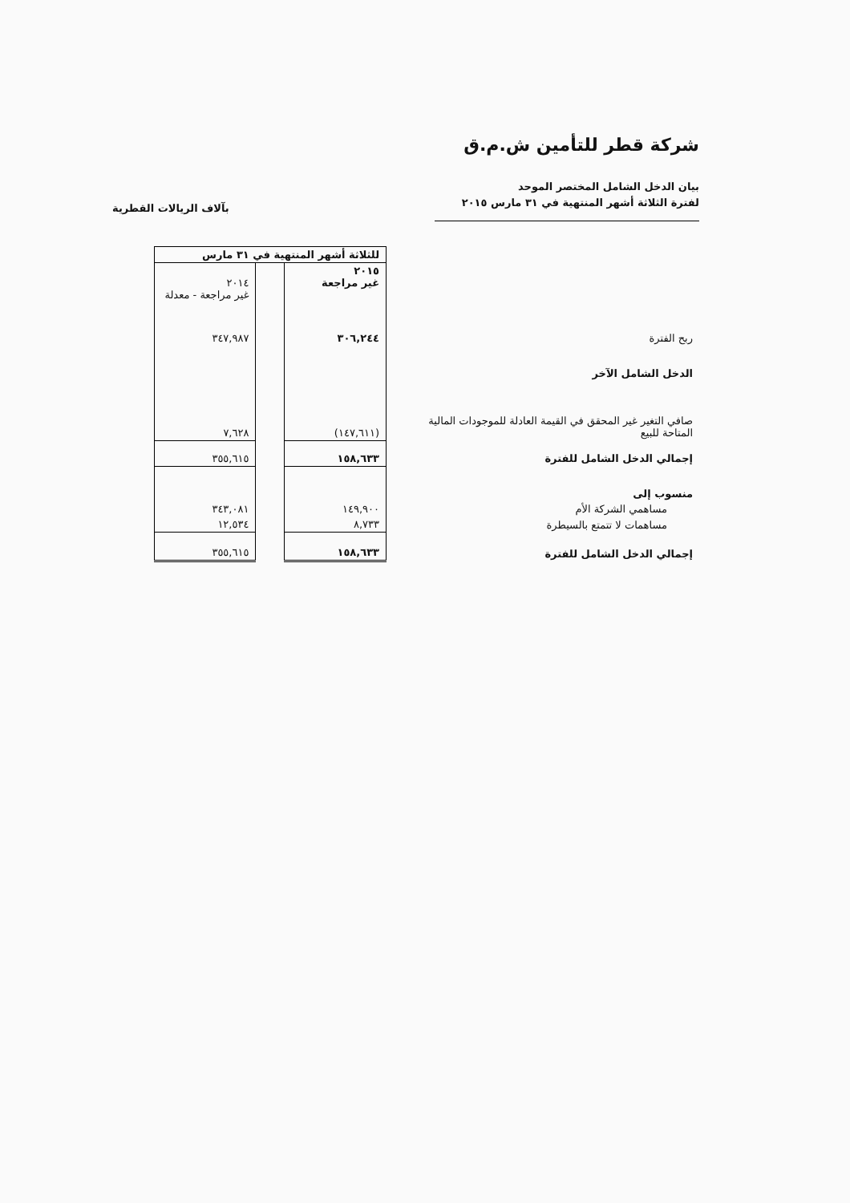شركة قطر للتأمين ش.م.ق
بيان الدخل الشامل المختصر الموحد
لفترة الثلاثة أشهر المنتهية في ٣١ مارس ٢٠١٥
بآلاف الريالات القطرية
| | | للثلاثة أشهر المنتهية في ٣١ مارس | | |
| | | ٢٠١٥ غير مراجعة | | ٢٠١٤ غير مراجعة - معدلة |
| ربح الفترة | | ٣٠٦,٢٤٤ | | ٣٤٧,٩٨٧ |
| الدخل الشامل الآخر | | | | |
| صافي التغير غير المحقق في القيمة العادلة للموجودات المالية المتاحة للبيع | | (١٤٧,٦١١) | | ٧,٦٢٨ |
| إجمالي الدخل الشامل للفترة | | ١٥٨,٦٣٣ | | ٣٥٥,٦١٥ |
| منسوب إلى | | | | |
| مساهمي الشركة الأم | | ١٤٩,٩٠٠ | | ٣٤٣,٠٨١ |
| مساهمات لا تتمتع بالسيطرة | | ٨,٧٣٣ | | ١٢,٥٣٤ |
| إجمالي الدخل الشامل للفترة | | ١٥٨,٦٣٣ | | ٣٥٥,٦١٥ |